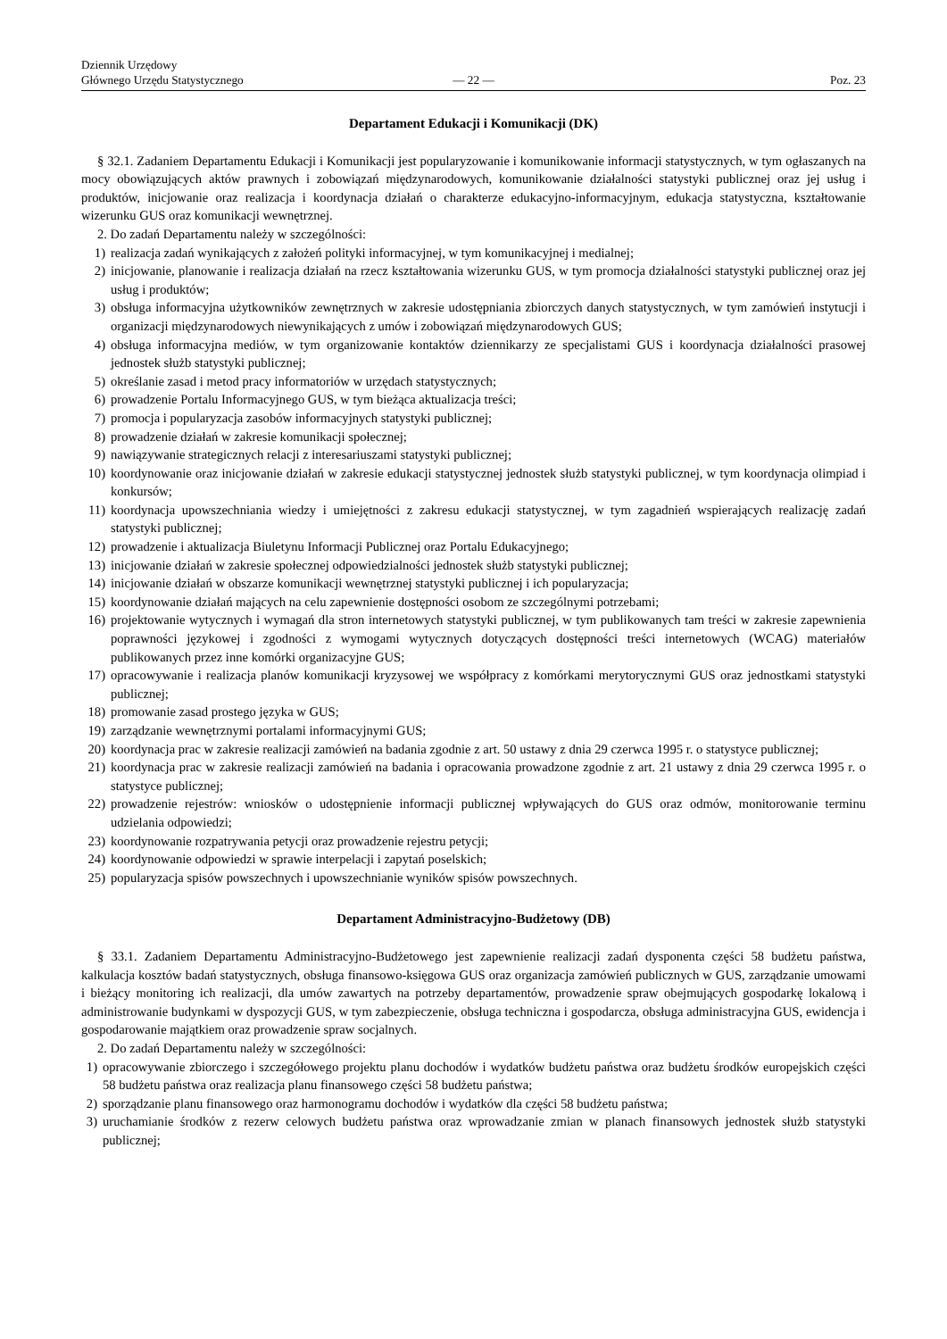Dziennik Urzędowy
Głównego Urzędu Statystycznego
— 22 —
Poz. 23
Departament Edukacji i Komunikacji (DK)
§ 32.1. Zadaniem Departamentu Edukacji i Komunikacji jest popularyzowanie i komunikowanie informacji statystycznych, w tym ogłaszanych na mocy obowiązujących aktów prawnych i zobowiązań międzynarodowych, komunikowanie działalności statystyki publicznej oraz jej usług i produktów, inicjowanie oraz realizacja i koordynacja działań o charakterze edukacyjno-informacyjnym, edukacja statystyczna, kształtowanie wizerunku GUS oraz komunikacji wewnętrznej.
2. Do zadań Departamentu należy w szczególności:
1) realizacja zadań wynikających z założeń polityki informacyjnej, w tym komunikacyjnej i medialnej;
2) inicjowanie, planowanie i realizacja działań na rzecz kształtowania wizerunku GUS, w tym promocja działalności statystyki publicznej oraz jej usług i produktów;
3) obsługa informacyjna użytkowników zewnętrznych w zakresie udostępniania zbiorczych danych statystycznych, w tym zamówień instytucji i organizacji międzynarodowych niewynikających z umów i zobowiązań międzynarodowych GUS;
4) obsługa informacyjna mediów, w tym organizowanie kontaktów dziennikarzy ze specjalistami GUS i koordynacja działalności prasowej jednostek służb statystyki publicznej;
5) określanie zasad i metod pracy informatoriów w urzędach statystycznych;
6) prowadzenie Portalu Informacyjnego GUS, w tym bieżąca aktualizacja treści;
7) promocja i popularyzacja zasobów informacyjnych statystyki publicznej;
8) prowadzenie działań w zakresie komunikacji społecznej;
9) nawiązywanie strategicznych relacji z interesariuszami statystyki publicznej;
10) koordynowanie oraz inicjowanie działań w zakresie edukacji statystycznej jednostek służb statystyki publicznej, w tym koordynacja olimpiad i konkursów;
11) koordynacja upowszechniania wiedzy i umiejętności z zakresu edukacji statystycznej, w tym zagadnień wspierających realizację zadań statystyki publicznej;
12) prowadzenie i aktualizacja Biuletynu Informacji Publicznej oraz Portalu Edukacyjnego;
13) inicjowanie działań w zakresie społecznej odpowiedzialności jednostek służb statystyki publicznej;
14) inicjowanie działań w obszarze komunikacji wewnętrznej statystyki publicznej i ich popularyzacja;
15) koordynowanie działań mających na celu zapewnienie dostępności osobom ze szczególnymi potrzebami;
16) projektowanie wytycznych i wymagań dla stron internetowych statystyki publicznej, w tym publikowanych tam treści w zakresie zapewnienia poprawności językowej i zgodności z wymogami wytycznych dotyczących dostępności treści internetowych (WCAG) materiałów publikowanych przez inne komórki organizacyjne GUS;
17) opracowywanie i realizacja planów komunikacji kryzysowej we współpracy z komórkami merytorycznymi GUS oraz jednostkami statystyki publicznej;
18) promowanie zasad prostego języka w GUS;
19) zarządzanie wewnętrznymi portalami informacyjnymi GUS;
20) koordynacja prac w zakresie realizacji zamówień na badania zgodnie z art. 50 ustawy z dnia 29 czerwca 1995 r. o statystyce publicznej;
21) koordynacja prac w zakresie realizacji zamówień na badania i opracowania prowadzone zgodnie z art. 21 ustawy z dnia 29 czerwca 1995 r. o statystyce publicznej;
22) prowadzenie rejestrów: wniosków o udostępnienie informacji publicznej wpływających do GUS oraz odmów, monitorowanie terminu udzielania odpowiedzi;
23) koordynowanie rozpatrywania petycji oraz prowadzenie rejestru petycji;
24) koordynowanie odpowiedzi w sprawie interpelacji i zapytań poselskich;
25) popularyzacja spisów powszechnych i upowszechnianie wyników spisów powszechnych.
Departament Administracyjno-Budżetowy (DB)
§ 33.1. Zadaniem Departamentu Administracyjno-Budżetowego jest zapewnienie realizacji zadań dysponenta części 58 budżetu państwa, kalkulacja kosztów badań statystycznych, obsługa finansowo-księgowa GUS oraz organizacja zamówień publicznych w GUS, zarządzanie umowami i bieżący monitoring ich realizacji, dla umów zawartych na potrzeby departamentów, prowadzenie spraw obejmujących gospodarkę lokalową i administrowanie budynkami w dyspozycji GUS, w tym zabezpieczenie, obsługa techniczna i gospodarcza, obsługa administracyjna GUS, ewidencja i gospodarowanie majątkiem oraz prowadzenie spraw socjalnych.
2. Do zadań Departamentu należy w szczególności:
1) opracowywanie zbiorczego i szczegółowego projektu planu dochodów i wydatków budżetu państwa oraz budżetu środków europejskich części 58 budżetu państwa oraz realizacja planu finansowego części 58 budżetu państwa;
2) sporządzanie planu finansowego oraz harmonogramu dochodów i wydatków dla części 58 budżetu państwa;
3) uruchamianie środków z rezerw celowych budżetu państwa oraz wprowadzanie zmian w planach finansowych jednostek służb statystyki publicznej;